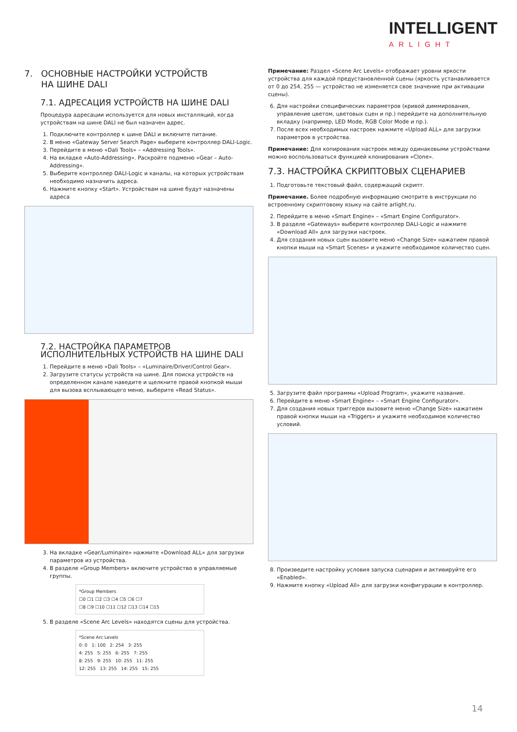INTELLIGENT
ARLIGHT
7. ОСНОВНЫЕ НАСТРОЙКИ УСТРОЙСТВ
НА ШИНЕ DALI
7.1. АДРЕСАЦИЯ УСТРОЙСТВ НА ШИНЕ DALI
Процедура адресации используется для новых инсталляций, когда устройствам на шине DALI не был назначен адрес.
1. Подключите контроллер к шине DALI и включите питание.
2. В меню «Gateway Server Search Page» выберите контроллер DALI-Logic.
3. Перейдите в меню «Dali Tools» – «Addressing Tools».
4. На вкладке «Auto-Addressing». Раскройте подменю «Gear – Auto-Addressing».
5. Выберите контроллер DALI-Logic и каналы, на которых устройствам необходимо назначить адреса.
6. Нажмите кнопку «Start». Устройствам на шине будут назначены адреса
7.2. НАСТРОЙКА ПАРАМЕТРОВ ИСПОЛНИТЕЛЬНЫХ УСТРОЙСТВ НА ШИНЕ DALI
1. Перейдите в меню «Dali Tools» – «Luminaire/Driver/Control Gear».
2. Загрузите статусы устройств на шине. Для поиска устройств на определенном канале наведите и щелкните правой кнопкой мыши для вызова всплывающего меню, выберите «Read Status».
3. На вкладке «Gear/Luminaire» нажмите «Download ALL» для загрузки параметров из устройства.
4. В разделе «Group Members» включите устройство в управляемые группы.
*Group Members
☐0 ☐1 ☐2 ☐3 ☐4 ☐5 ☐6 ☐7
☐8 ☐9 ☐10 ☐11 ☐12 ☐13 ☐14 ☐15
5. В разделе «Scene Arc Levels» находятся сцены для устройства.
*Scene Arc Levels
0: 0 1: 100 2: 254 3: 255
4: 255 5: 255 6: 255 7: 255
8: 255 9: 255 10: 255 11: 255
12: 255 13: 255 14: 255 15: 255
Примечание: Раздел «Scene Arc Levels» отображает уровни яркости устройства для каждой предустановленной сцены (яркость устанавливается от 0 до 254, 255 — устройство не изменяется свое значение при активации сцены).
6. Для настройки специфических параметров (кривой диммирования, управление цветом, цветовых сцен и пр.) перейдите на дополнительную вкладку (например, LED Mode, RGB Color Mode и пр.).
7. После всех необходимых настроек нажмите «Upload ALL» для загрузки параметров в устройства.
Примечание: Для копирования настроек между одинаковыми устройствами можно воспользоваться функцией клонирования «Clone».
7.3. НАСТРОЙКА СКРИПТОВЫХ СЦЕНАРИЕВ
1. Подготовьте текстовый файл, содержащий скрипт.
Примечание. Более подробную информацию смотрите в инструкции по встроенному скриптовому языку на сайте arlight.ru.
2. Перейдите в меню «Smart Engine» – «Smart Engine Configurator».
3. В разделе «Gateways» выберите контроллер DALI-Logic и нажмите «Download All» для загрузки настроек.
4. Для создания новых сцен вызовите меню «Change Size» нажатием правой кнопки мыши на «Smart Scenes» и укажите необходимое количество сцен.
5. Загрузите файл программы «Upload Program», укажите название.
6. Перейдите в меню «Smart Engine» – «Smart Engine Configurator».
7. Для создания новых триггеров вызовите меню «Change Size» нажатием правой кнопки мыши на «Triggers» и укажите необходимое количество условий.
8. Произведите настройку условия запуска сценария и активируйте его «Enabled».
9. Нажмите кнопку «Upload All» для загрузки конфигурации в контроллер.
14